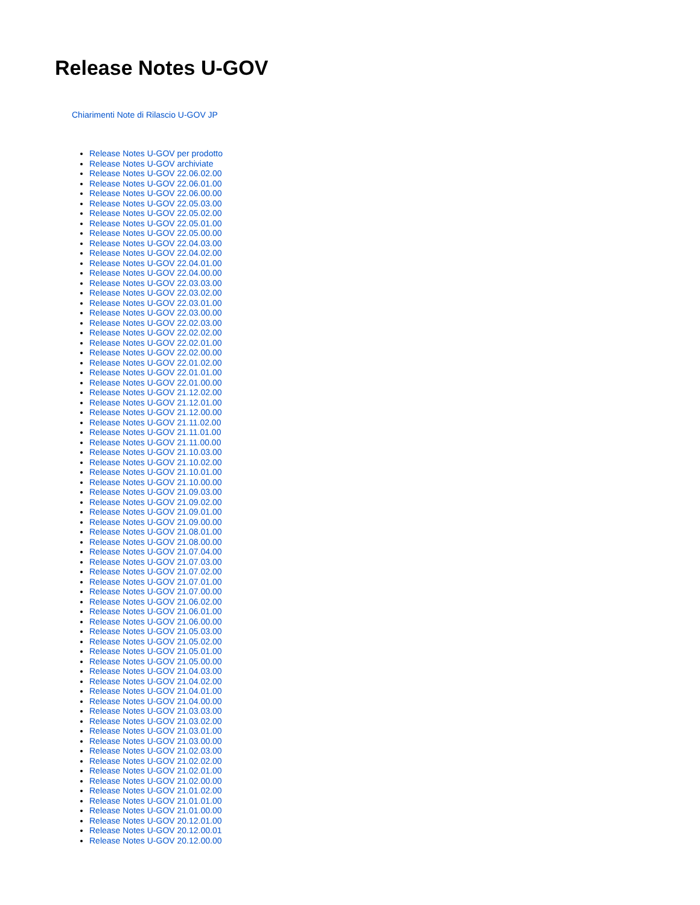Release Notes U-GOV
Chiarimenti Note di Rilascio U-GOV JP
Release Notes U-GOV per prodotto
Release Notes U-GOV archiviate
Release Notes U-GOV 22.06.02.00
Release Notes U-GOV 22.06.01.00
Release Notes U-GOV 22.06.00.00
Release Notes U-GOV 22.05.03.00
Release Notes U-GOV 22.05.02.00
Release Notes U-GOV 22.05.01.00
Release Notes U-GOV 22.05.00.00
Release Notes U-GOV 22.04.03.00
Release Notes U-GOV 22.04.02.00
Release Notes U-GOV 22.04.01.00
Release Notes U-GOV 22.04.00.00
Release Notes U-GOV 22.03.03.00
Release Notes U-GOV 22.03.02.00
Release Notes U-GOV 22.03.01.00
Release Notes U-GOV 22.03.00.00
Release Notes U-GOV 22.02.03.00
Release Notes U-GOV 22.02.02.00
Release Notes U-GOV 22.02.01.00
Release Notes U-GOV 22.02.00.00
Release Notes U-GOV 22.01.02.00
Release Notes U-GOV 22.01.01.00
Release Notes U-GOV 22.01.00.00
Release Notes U-GOV 21.12.02.00
Release Notes U-GOV 21.12.01.00
Release Notes U-GOV 21.12.00.00
Release Notes U-GOV 21.11.02.00
Release Notes U-GOV 21.11.01.00
Release Notes U-GOV 21.11.00.00
Release Notes U-GOV 21.10.03.00
Release Notes U-GOV 21.10.02.00
Release Notes U-GOV 21.10.01.00
Release Notes U-GOV 21.10.00.00
Release Notes U-GOV 21.09.03.00
Release Notes U-GOV 21.09.02.00
Release Notes U-GOV 21.09.01.00
Release Notes U-GOV 21.09.00.00
Release Notes U-GOV 21.08.01.00
Release Notes U-GOV 21.08.00.00
Release Notes U-GOV 21.07.04.00
Release Notes U-GOV 21.07.03.00
Release Notes U-GOV 21.07.02.00
Release Notes U-GOV 21.07.01.00
Release Notes U-GOV 21.07.00.00
Release Notes U-GOV 21.06.02.00
Release Notes U-GOV 21.06.01.00
Release Notes U-GOV 21.06.00.00
Release Notes U-GOV 21.05.03.00
Release Notes U-GOV 21.05.02.00
Release Notes U-GOV 21.05.01.00
Release Notes U-GOV 21.05.00.00
Release Notes U-GOV 21.04.03.00
Release Notes U-GOV 21.04.02.00
Release Notes U-GOV 21.04.01.00
Release Notes U-GOV 21.04.00.00
Release Notes U-GOV 21.03.03.00
Release Notes U-GOV 21.03.02.00
Release Notes U-GOV 21.03.01.00
Release Notes U-GOV 21.03.00.00
Release Notes U-GOV 21.02.03.00
Release Notes U-GOV 21.02.02.00
Release Notes U-GOV 21.02.01.00
Release Notes U-GOV 21.02.00.00
Release Notes U-GOV 21.01.02.00
Release Notes U-GOV 21.01.01.00
Release Notes U-GOV 21.01.00.00
Release Notes U-GOV 20.12.01.00
Release Notes U-GOV 20.12.00.01
Release Notes U-GOV 20.12.00.00